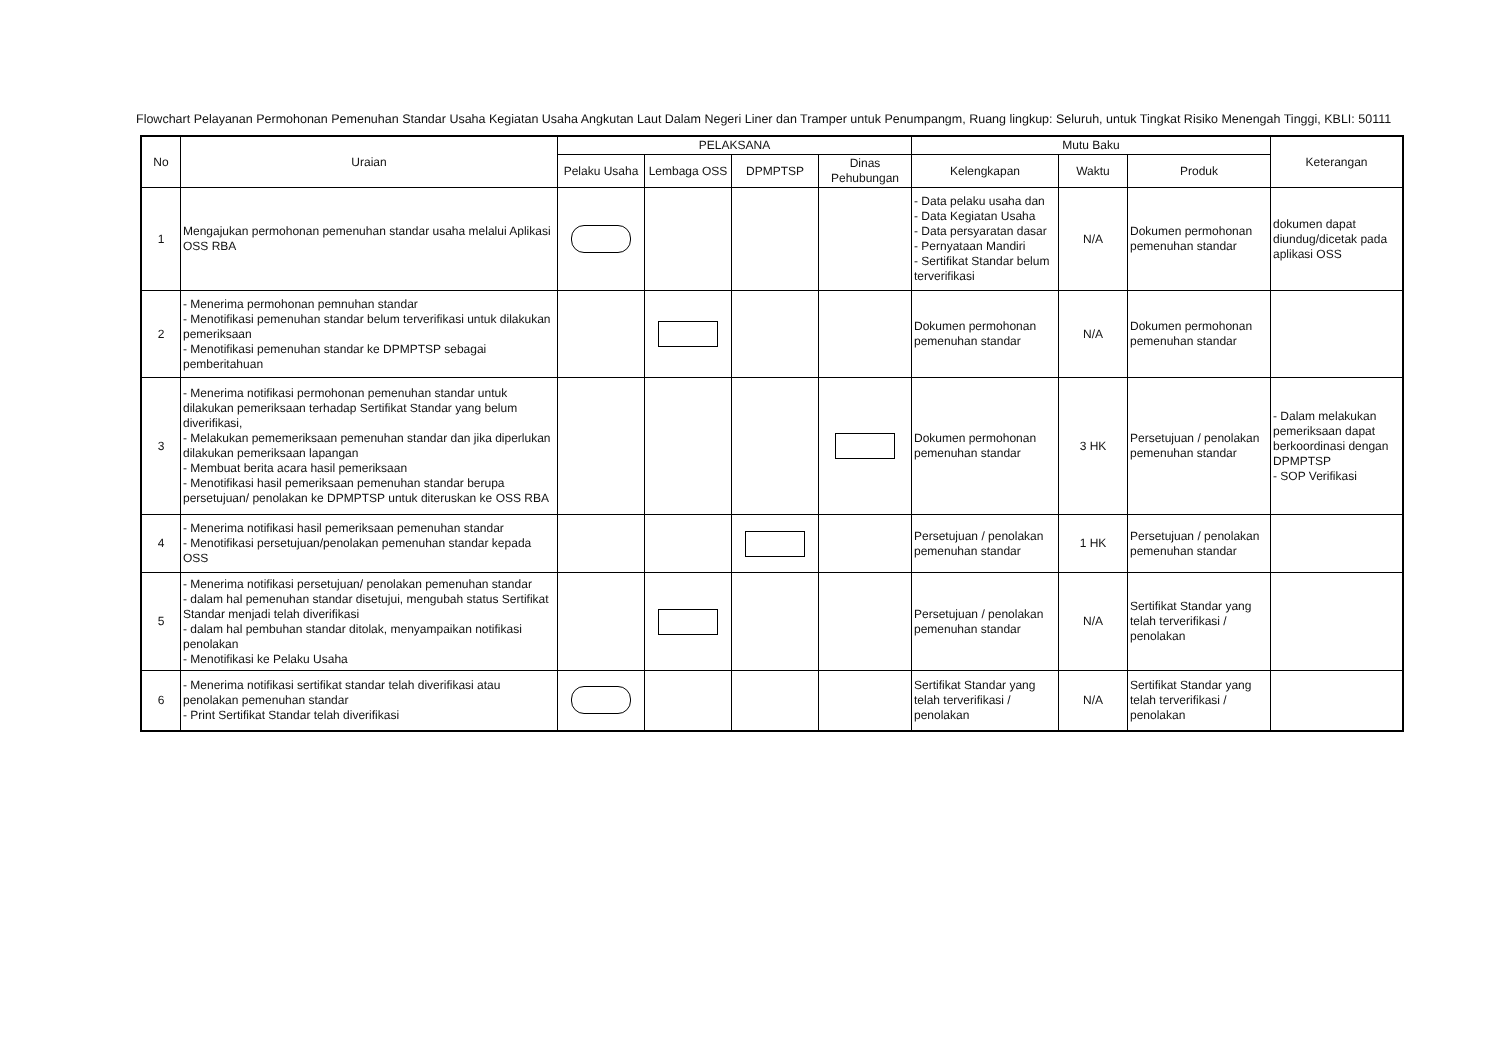Flowchart Pelayanan Permohonan Pemenuhan Standar Usaha Kegiatan Usaha Angkutan Laut Dalam Negeri Liner dan Tramper untuk Penumpangm, Ruang lingkup: Seluruh, untuk Tingkat Risiko Menengah Tinggi, KBLI: 50111
| No | Uraian | PELAKSANA | | | | Mutu Baku | | | Keterangan |
| --- | --- | --- | --- | --- | --- | --- | --- | --- | --- |
| | | Pelaku Usaha | Lembaga OSS | DPMPTSP | Dinas Pehubungan | Kelengkapan | Waktu | Produk | |
| 1 | Mengajukan permohonan pemenuhan standar usaha melalui Aplikasi OSS RBA | | | | | - Data pelaku usaha dan - Data Kegiatan Usaha - Data persyaratan dasar - Pernyataan Mandiri - Sertifikat Standar belum terverifikasi | N/A | Dokumen permohonan pemenuhan standar | dokumen dapat diundug/dicetak pada aplikasi OSS |
| 2 | - Menerima permohonan pemnuhan standar - Menotifikasi pemenuhan standar belum terverifikasi untuk dilakukan pemeriksaan - Menotifikasi pemenuhan standar ke DPMPTSP sebagai pemberitahuan | | | | | Dokumen permohonan pemenuhan standar | N/A | Dokumen permohonan pemenuhan standar | |
| 3 | - Menerima notifikasi permohonan pemenuhan standar untuk dilakukan pemeriksaan terhadap Sertifikat Standar yang belum diverifikasi, - Melakukan pememeriksaan pemenuhan standar dan jika diperlukan dilakukan pemeriksaan lapangan - Membuat berita acara hasil pemeriksaan - Menotifikasi hasil pemeriksaan pemenuhan standar berupa persetujuan/ penolakan ke DPMPTSP untuk diteruskan ke OSS RBA | | | | | Dokumen permohonan pemenuhan standar | 3 HK | Persetujuan / penolakan pemenuhan standar | - Dalam melakukan pemeriksaan dapat berkoordinasi dengan DPMPTSP - SOP Verifikasi |
| 4 | - Menerima notifikasi hasil pemeriksaan pemenuhan standar - Menotifikasi persetujuan/penolakan pemenuhan standar kepada OSS | | | | | Persetujuan / penolakan pemenuhan standar | 1 HK | Persetujuan / penolakan pemenuhan standar | |
| 5 | - Menerima notifikasi persetujuan/ penolakan pemenuhan standar - dalam hal pemenuhan standar disetujui, mengubah status Sertifikat Standar menjadi telah diverifikasi - dalam hal pembuhan standar ditolak, menyampaikan notifikasi penolakan - Menotifikasi ke Pelaku Usaha | | | | | Persetujuan / penolakan pemenuhan standar | N/A | Sertifikat Standar yang telah terverifikasi / penolakan | |
| 6 | - Menerima notifikasi sertifikat standar telah diverifikasi atau penolakan pemenuhan standar - Print Sertifikat Standar telah diverifikasi | | | | | Sertifikat Standar yang telah terverifikasi / penolakan | N/A | Sertifikat Standar yang telah terverifikasi / penolakan | |